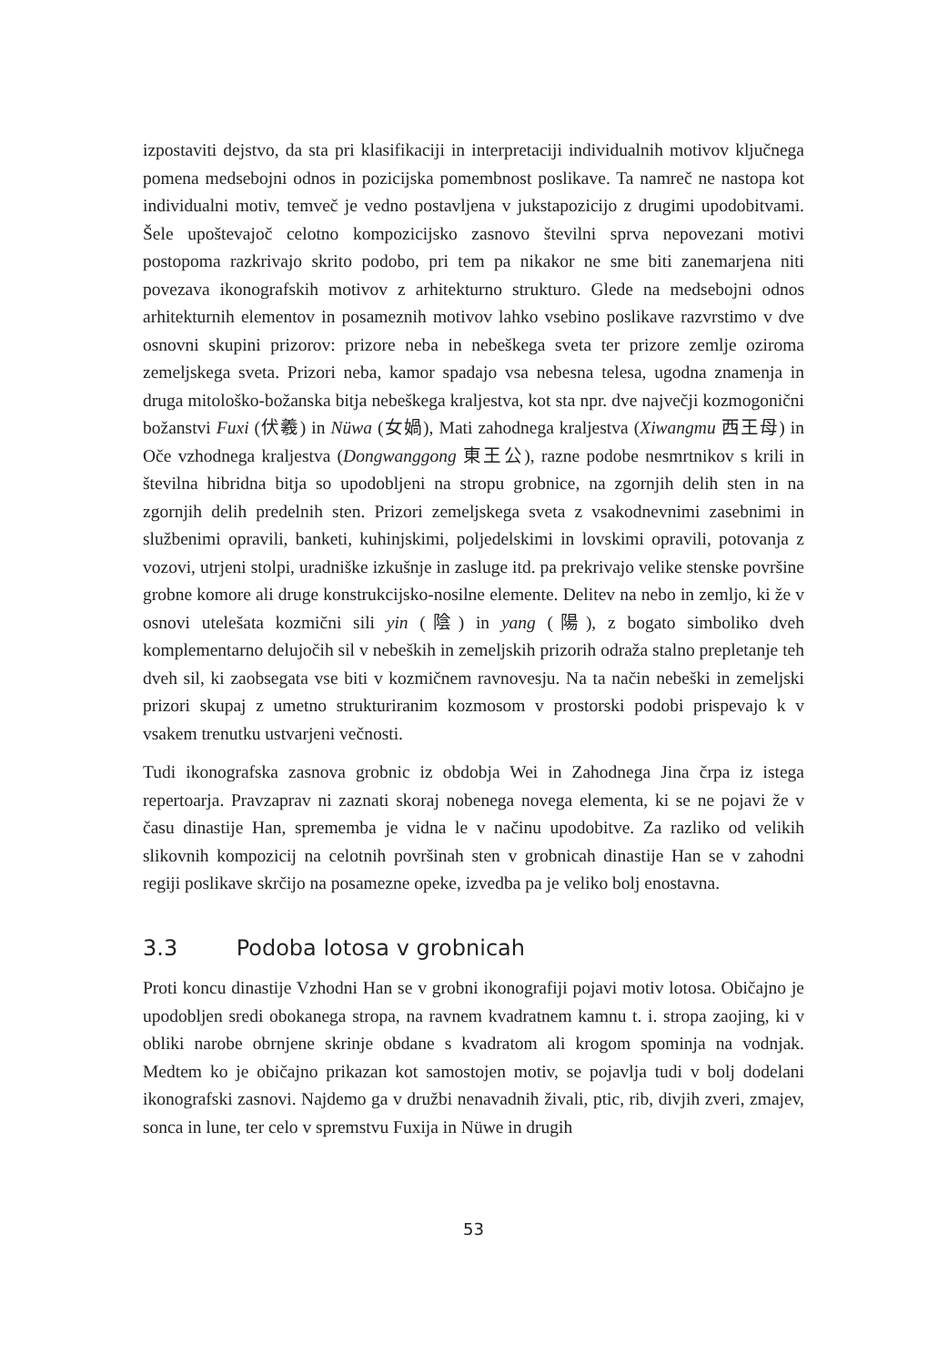izpostaviti dejstvo, da sta pri klasifikaciji in interpretaciji individualnih motivov ključnega pomena medsebojni odnos in pozicijska pomembnost poslikave. Ta namreč ne nastopa kot individualni motiv, temveč je vedno postavljena v jukstapozicijo z drugimi upodobitvami. Šele upoštevajoč celotno kompozicijsko zasnovo številni sprva nepovezani motivi postopoma razkrivajo skrito podobo, pri tem pa nikakor ne sme biti zanemarjena niti povezava ikonografskih motivov z arhitekturno strukturo. Glede na medsebojni odnos arhitekturnih elementov in posameznih motivov lahko vsebino poslikave razvrstimo v dve osnovni skupini prizorov: prizore neba in nebeškega sveta ter prizore zemlje oziroma zemeljskega sveta. Prizori neba, kamor spadajo vsa nebesna telesa, ugodna znamenja in druga mitološko-božanska bitja nebeškega kraljestva, kot sta npr. dve največji kozmogonični božanstvi Fuxi (伏羲) in Nüwa (女媧), Mati zahodnega kraljestva (Xiwangmu 西王母) in Oče vzhodnega kraljestva (Dongwanggong 東王公), razne podobe nesmrtnikov s krili in številna hibridna bitja so upodobljeni na stropu grobnice, na zgornjih delih sten in na zgornjih delih predelnih sten. Prizori zemeljskega sveta z vsakodnevnimi zasebnimi in službenimi opravili, banketi, kuhinjskimi, poljedelskimi in lovskimi opravili, potovanja z vozovi, utrjeni stolpi, uradniške izkušnje in zasluge itd. pa prekrivajo velike stenske površine grobne komore ali druge konstrukcijsko-nosilne elemente. Delitev na nebo in zemljo, ki že v osnovi utelešata kozmični sili yin (陰) in yang (陽), z bogato simboliko dveh komplementarno delujočih sil v nebeških in zemeljskih prizorih odraža stalno prepletanje teh dveh sil, ki zaobsegata vse biti v kozmičnem ravnovesju. Na ta način nebeški in zemeljski prizori skupaj z umetno strukturiranim kozmosom v prostorski podobi prispevajo k v vsakem trenutku ustvarjeni večnosti.
Tudi ikonografska zasnova grobnic iz obdobja Wei in Zahodnega Jina črpa iz istega repertoarja. Pravzaprav ni zaznati skoraj nobenega novega elementa, ki se ne pojavi že v času dinastije Han, sprememba je vidna le v načinu upodobitve. Za razliko od velikih slikovnih kompozicij na celotnih površinah sten v grobnicah dinastije Han se v zahodni regiji poslikave skrčijo na posamezne opeke, izvedba pa je veliko bolj enostavna.
3.3 Podoba lotosa v grobnicah
Proti koncu dinastije Vzhodni Han se v grobni ikonografiji pojavi motiv lotosa. Običajno je upodobljen sredi obokanega stropa, na ravnem kvadratnem kamnu t. i. stropa zaojing, ki v obliki narobe obrnjene skrinje obdane s kvadratom ali krogom spominja na vodnjak. Medtem ko je običajno prikazan kot samostojen motiv, se pojavlja tudi v bolj dodelani ikonografski zasnovi. Najdemo ga v družbi nenavadnih živali, ptic, rib, divjih zveri, zmajev, sonca in lune, ter celo v spremstvu Fuxija in Nüwe in drugih
53